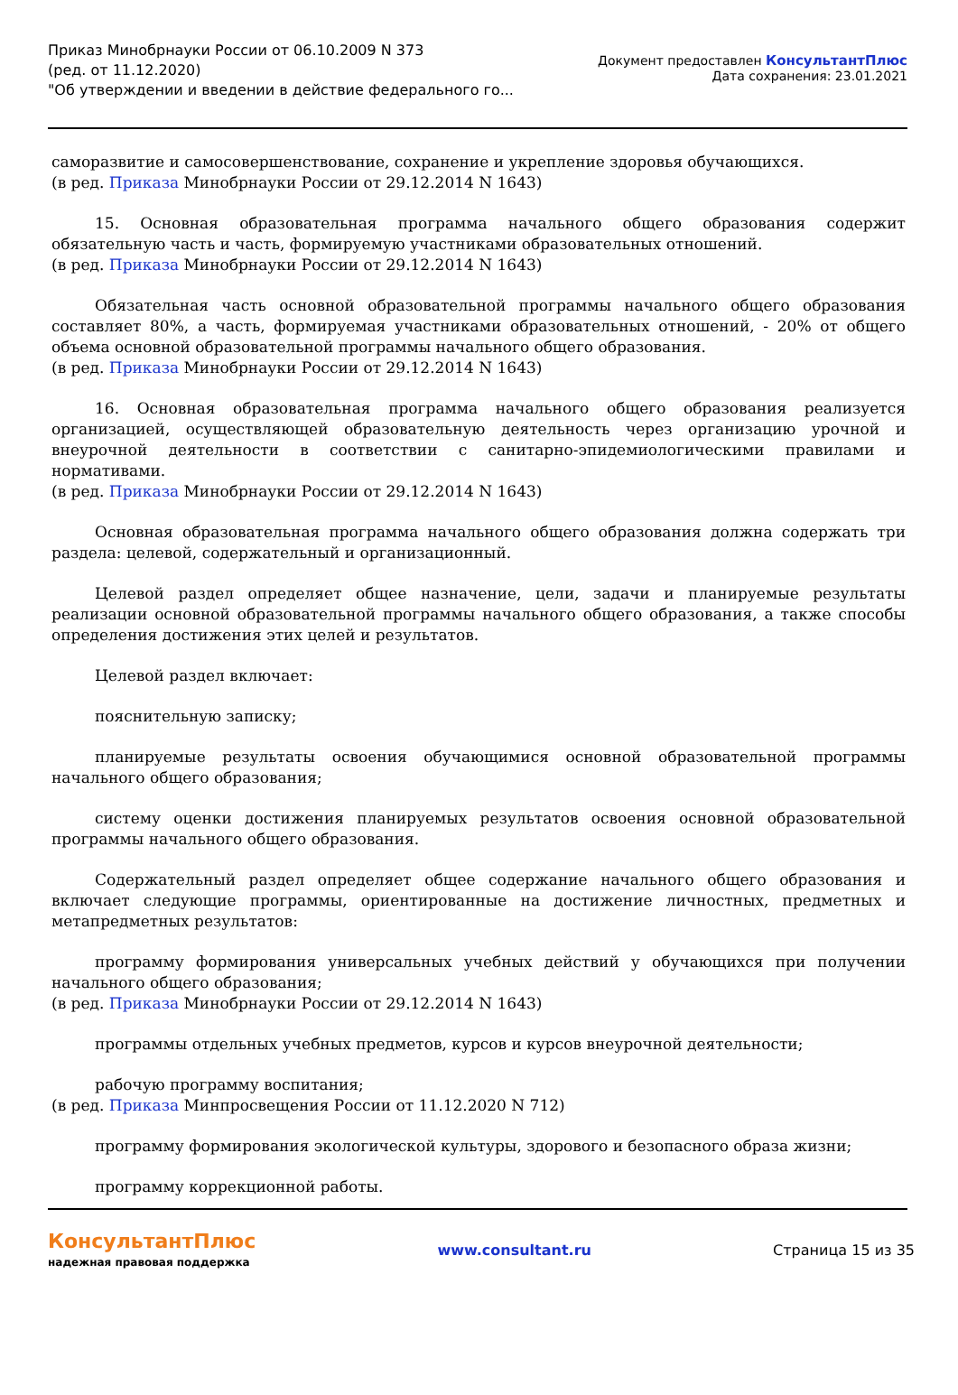Приказ Минобрнауки России от 06.10.2009 N 373
(ред. от 11.12.2020)
"Об утверждении и введении в действие федерального го...
Документ предоставлен КонсультантПлюс
Дата сохранения: 23.01.2021
саморазвитие и самосовершенствование, сохранение и укрепление здоровья обучающихся.
(в ред. Приказа Минобрнауки России от 29.12.2014 N 1643)
15. Основная образовательная программа начального общего образования содержит обязательную часть и часть, формируемую участниками образовательных отношений.
(в ред. Приказа Минобрнауки России от 29.12.2014 N 1643)
Обязательная часть основной образовательной программы начального общего образования составляет 80%, а часть, формируемая участниками образовательных отношений, - 20% от общего объема основной образовательной программы начального общего образования.
(в ред. Приказа Минобрнауки России от 29.12.2014 N 1643)
16. Основная образовательная программа начального общего образования реализуется организацией, осуществляющей образовательную деятельность через организацию урочной и внеурочной деятельности в соответствии с санитарно-эпидемиологическими правилами и нормативами.
(в ред. Приказа Минобрнауки России от 29.12.2014 N 1643)
Основная образовательная программа начального общего образования должна содержать три раздела: целевой, содержательный и организационный.
Целевой раздел определяет общее назначение, цели, задачи и планируемые результаты реализации основной образовательной программы начального общего образования, а также способы определения достижения этих целей и результатов.
Целевой раздел включает:
пояснительную записку;
планируемые результаты освоения обучающимися основной образовательной программы начального общего образования;
систему оценки достижения планируемых результатов освоения основной образовательной программы начального общего образования.
Содержательный раздел определяет общее содержание начального общего образования и включает следующие программы, ориентированные на достижение личностных, предметных и метапредметных результатов:
программу формирования универсальных учебных действий у обучающихся при получении начального общего образования;
(в ред. Приказа Минобрнауки России от 29.12.2014 N 1643)
программы отдельных учебных предметов, курсов и курсов внеурочной деятельности;
рабочую программу воспитания;
(в ред. Приказа Минпросвещения России от 11.12.2020 N 712)
программу формирования экологической культуры, здорового и безопасного образа жизни;
программу коррекционной работы.
КонсультантПлюс
надежная правовая поддержка
www.consultant.ru Страница 15 из 35